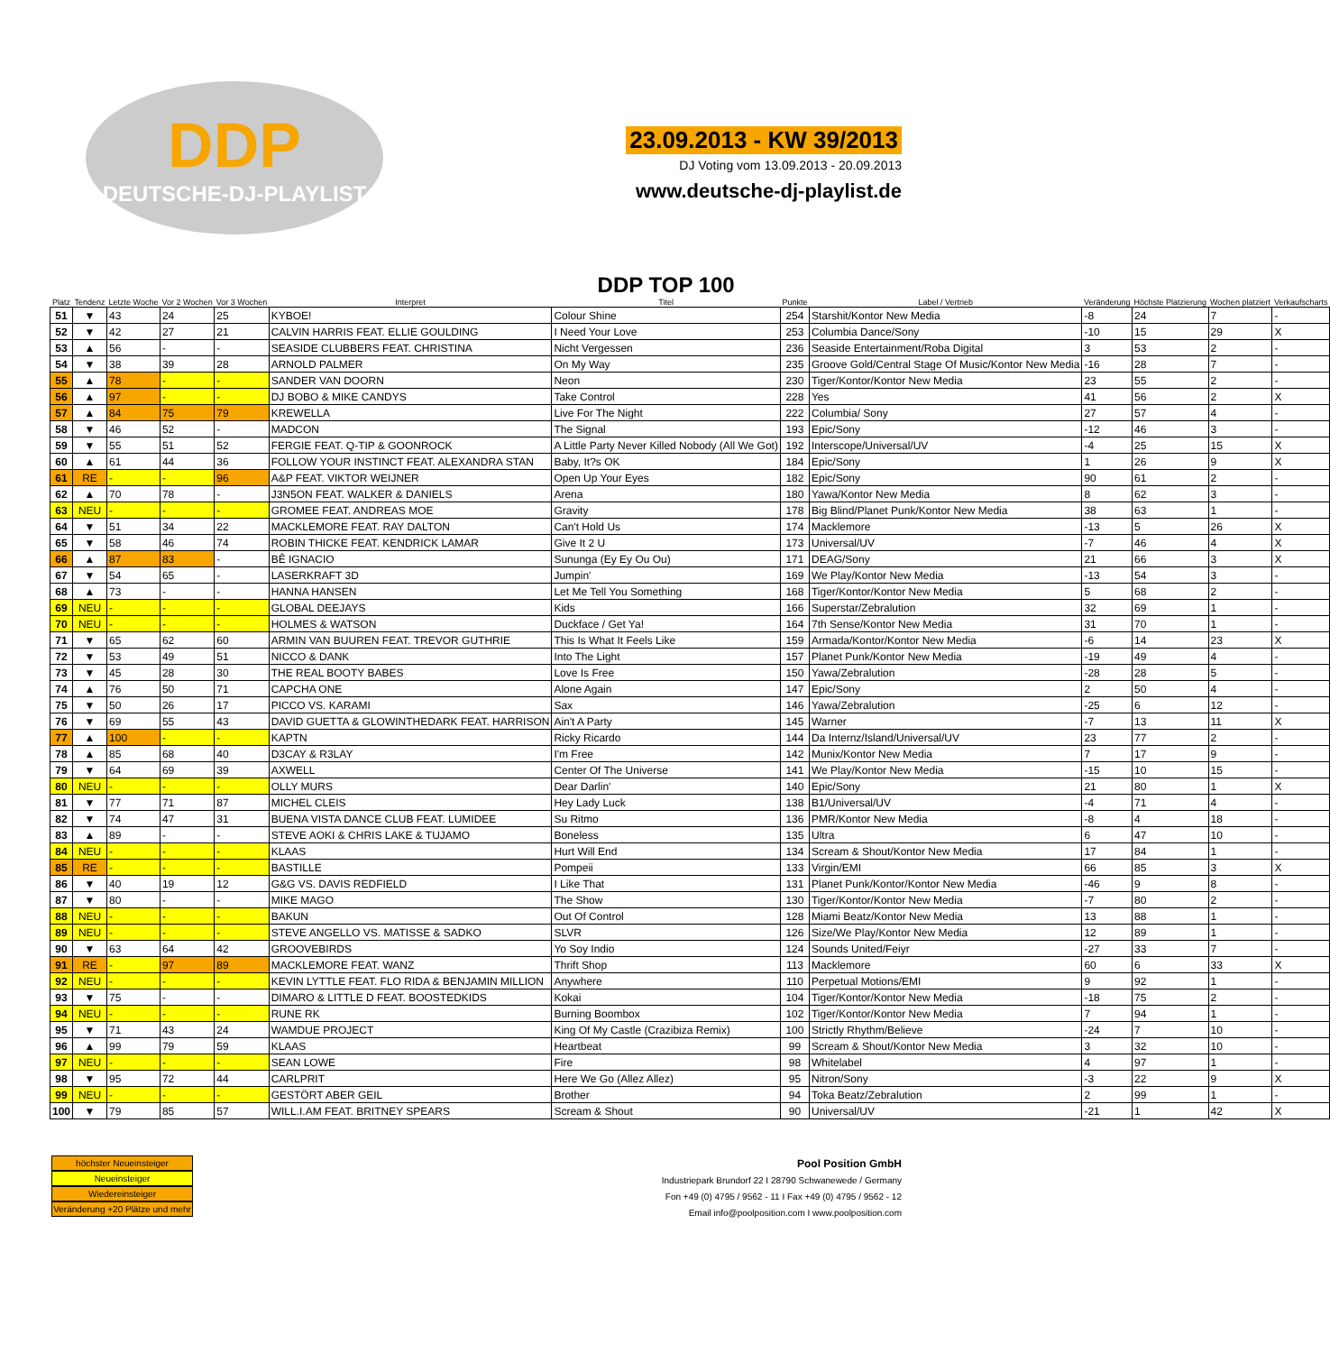DDP
DEUTSCHE-DJ-PLAYLIST
23.09.2013 - KW 39/2013
DJ Voting vom 13.09.2013 - 20.09.2013
www.deutsche-dj-playlist.de
| Platz | Tendenz | Letzte Woche | Vor 2 Wochen | Vor 3 Wochen | Interpret | DDP TOP 100 Titel | Punkte | Label / Vertrieb | Veränderung | Höchste Platzierung | Wochen platziert | Verkaufscharts |
| --- | --- | --- | --- | --- | --- | --- | --- | --- | --- | --- | --- | --- |
| 51 | ▼ | 43 | 24 | 25 | KYBOE! | Colour Shine | 254 | Starshit/Kontor New Media | -8 | 24 | 7 | - |
| 52 | ▼ | 42 | 27 | 21 | CALVIN HARRIS FEAT. ELLIE GOULDING | I Need Your Love | 253 | Columbia Dance/Sony | -10 | 15 | 29 | X |
| 53 | ▲ | 56 | - | - | SEASIDE CLUBBERS FEAT. CHRISTINA | Nicht Vergessen | 236 | Seaside Entertainment/Roba Digital | 3 | 53 | 2 | - |
| 54 | ▼ | 38 | 39 | 28 | ARNOLD PALMER | On My Way | 235 | Groove Gold/Central Stage Of Music/Kontor New Media | -16 | 28 | 7 | - |
| 55 | ▲ | 78 | - | - | SANDER VAN DOORN | Neon | 230 | Tiger/Kontor/Kontor New Media | 23 | 55 | 2 | - |
| 56 | ▲ | 97 | - | - | DJ BOBO & MIKE CANDYS | Take Control | 228 | Yes | 41 | 56 | 2 | X |
| 57 | ▲ | 84 | 75 | 79 | KREWELLA | Live For The Night | 222 | Columbia/ Sony | 27 | 57 | 4 | - |
| 58 | ▼ | 46 | 52 | - | MADCON | The Signal | 193 | Epic/Sony | -12 | 46 | 3 | - |
| 59 | ▼ | 55 | 51 | 52 | FERGIE FEAT. Q-TIP & GOONROCK | A Little Party Never Killed Nobody (All We Got) | 192 | Interscope/Universal/UV | -4 | 25 | 15 | X |
| 60 | ▲ | 61 | 44 | 36 | FOLLOW YOUR INSTINCT FEAT. ALEXANDRA STAN | Baby, It?s OK | 184 | Epic/Sony | 1 | 26 | 9 | X |
| 61 | RE | - | - | 96 | A&P FEAT. VIKTOR WEIJNER | Open Up Your Eyes | 182 | Epic/Sony | 90 | 61 | 2 | - |
| 62 | ▲ | 70 | 78 | - | J3N5ON FEAT. WALKER & DANIELS | Arena | 180 | Yawa/Kontor New Media | 8 | 62 | 3 | - |
| 63 | NEU | - | - | - | GROMEE FEAT. ANDREAS MOE | Gravity | 178 | Big Blind/Planet Punk/Kontor New Media | 38 | 63 | 1 | - |
| 64 | ▼ | 51 | 34 | 22 | MACKLEMORE FEAT. RAY DALTON | Can't Hold Us | 174 | Macklemore | -13 | 5 | 26 | X |
| 65 | ▼ | 58 | 46 | 74 | ROBIN THICKE FEAT. KENDRICK LAMAR | Give It 2 U | 173 | Universal/UV | -7 | 46 | 4 | X |
| 66 | ▲ | 87 | 83 | - | BÊ IGNACIO | Sununga (Ey Ey Ou Ou) | 171 | DEAG/Sony | 21 | 66 | 3 | X |
| 67 | ▼ | 54 | 65 | - | LASERKRAFT 3D | Jumpin' | 169 | We Play/Kontor New Media | -13 | 54 | 3 | - |
| 68 | ▲ | 73 | - | - | HANNA HANSEN | Let Me Tell You Something | 168 | Tiger/Kontor/Kontor New Media | 5 | 68 | 2 | - |
| 69 | NEU | - | - | - | GLOBAL DEEJAYS | Kids | 166 | Superstar/Zebralution | 32 | 69 | 1 | - |
| 70 | NEU | - | - | - | HOLMES & WATSON | Duckface / Get Ya! | 164 | 7th Sense/Kontor New Media | 31 | 70 | 1 | - |
| 71 | ▼ | 65 | 62 | 60 | ARMIN VAN BUUREN FEAT. TREVOR GUTHRIE | This Is What It Feels Like | 159 | Armada/Kontor/Kontor New Media | -6 | 14 | 23 | X |
| 72 | ▼ | 53 | 49 | 51 | NICCO & DANK | Into The Light | 157 | Planet Punk/Kontor New Media | -19 | 49 | 4 | - |
| 73 | ▼ | 45 | 28 | 30 | THE REAL BOOTY BABES | Love Is Free | 150 | Yawa/Zebralution | -28 | 28 | 5 | - |
| 74 | ▲ | 76 | 50 | 71 | CAPCHA ONE | Alone Again | 147 | Epic/Sony | 2 | 50 | 4 | - |
| 75 | ▼ | 50 | 26 | 17 | PICCO VS. KARAMI | Sax | 146 | Yawa/Zebralution | -25 | 6 | 12 | - |
| 76 | ▼ | 69 | 55 | 43 | DAVID GUETTA & GLOWINTHEDARK FEAT. HARRISON | Ain't A Party | 145 | Warner | -7 | 13 | 11 | X |
| 77 | ▲ | 100 | - | - | KAPTN | Ricky Ricardo | 144 | Da Internz/Island/Universal/UV | 23 | 77 | 2 | - |
| 78 | ▲ | 85 | 68 | 40 | D3CAY & R3LAY | I'm Free | 142 | Munix/Kontor New Media | 7 | 17 | 9 | - |
| 79 | ▼ | 64 | 69 | 39 | AXWELL | Center Of The Universe | 141 | We Play/Kontor New Media | -15 | 10 | 15 | - |
| 80 | NEU | - | - | - | OLLY MURS | Dear Darlin' | 140 | Epic/Sony | 21 | 80 | 1 | X |
| 81 | ▼ | 77 | 71 | 87 | MICHEL CLEIS | Hey Lady Luck | 138 | B1/Universal/UV | -4 | 71 | 4 | - |
| 82 | ▼ | 74 | 47 | 31 | BUENA VISTA DANCE CLUB FEAT. LUMIDEE | Su Ritmo | 136 | PMR/Kontor New Media | -8 | 4 | 18 | - |
| 83 | ▲ | 89 | - | - | STEVE AOKI & CHRIS LAKE & TUJAMO | Boneless | 135 | Ultra | 6 | 47 | 10 | - |
| 84 | NEU | - | - | - | KLAAS | Hurt Will End | 134 | Scream & Shout/Kontor New Media | 17 | 84 | 1 | - |
| 85 | RE | - | - | - | BASTILLE | Pompeii | 133 | Virgin/EMI | 66 | 85 | 3 | X |
| 86 | ▼ | 40 | 19 | 12 | G&G VS. DAVIS REDFIELD | I Like That | 131 | Planet Punk/Kontor/Kontor New Media | -46 | 9 | 8 | - |
| 87 | ▼ | 80 | - | - | MIKE MAGO | The Show | 130 | Tiger/Kontor/Kontor New Media | -7 | 80 | 2 | - |
| 88 | NEU | - | - | - | BAKUN | Out Of Control | 128 | Miami Beatz/Kontor New Media | 13 | 88 | 1 | - |
| 89 | NEU | - | - | - | STEVE ANGELLO VS. MATISSE & SADKO | SLVR | 126 | Size/We Play/Kontor New Media | 12 | 89 | 1 | - |
| 90 | ▼ | 63 | 64 | 42 | GROOVEBIRDS | Yo Soy Indio | 124 | Sounds United/Feiyr | -27 | 33 | 7 | - |
| 91 | RE | - | 97 | 89 | MACKLEMORE FEAT. WANZ | Thrift Shop | 113 | Macklemore | 60 | 6 | 33 | X |
| 92 | NEU | - | - | - | KEVIN LYTTLE FEAT. FLO RIDA & BENJAMIN MILLION | Anywhere | 110 | Perpetual Motions/EMI | 9 | 92 | 1 | - |
| 93 | ▼ | 75 | - | - | DIMARO & LITTLE D FEAT. BOOSTEDKIDS | Kokai | 104 | Tiger/Kontor/Kontor New Media | -18 | 75 | 2 | - |
| 94 | NEU | - | - | - | RUNE RK | Burning Boombox | 102 | Tiger/Kontor/Kontor New Media | 7 | 94 | 1 | - |
| 95 | ▼ | 71 | 43 | 24 | WAMDUE PROJECT | King Of My Castle (Crazibiza Remix) | 100 | Strictly Rhythm/Believe | -24 | 7 | 10 | - |
| 96 | ▲ | 99 | 79 | 59 | KLAAS | Heartbeat | 99 | Scream & Shout/Kontor New Media | 3 | 32 | 10 | - |
| 97 | NEU | - | - | - | SEAN LOWE | Fire | 98 | Whitelabel | 4 | 97 | 1 | - |
| 98 | ▼ | 95 | 72 | 44 | CARLPRIT | Here We Go (Allez Allez) | 95 | Nitron/Sony | -3 | 22 | 9 | X |
| 99 | NEU | - | - | - | GESTÖRT ABER GEIL | Brother | 94 | Toka Beatz/Zebralution | 2 | 99 | 1 | - |
| 100 | ▼ | 79 | 85 | 57 | WILL.I.AM FEAT. BRITNEY SPEARS | Scream & Shout | 90 | Universal/UV | -21 | 1 | 42 | X |
höchster Neueinsteiger
Neueinsteiger
Wiedereinsteiger
Veränderung +20 Plätze und mehr
Pool Position GmbH
Industriepark Brundorf 22 I 28790 Schwanewede / Germany
Fon +49 (0) 4795 / 9562 - 11 I Fax +49 (0) 4795 / 9562 - 12
Email info@poolposition.com I www.poolposition.com